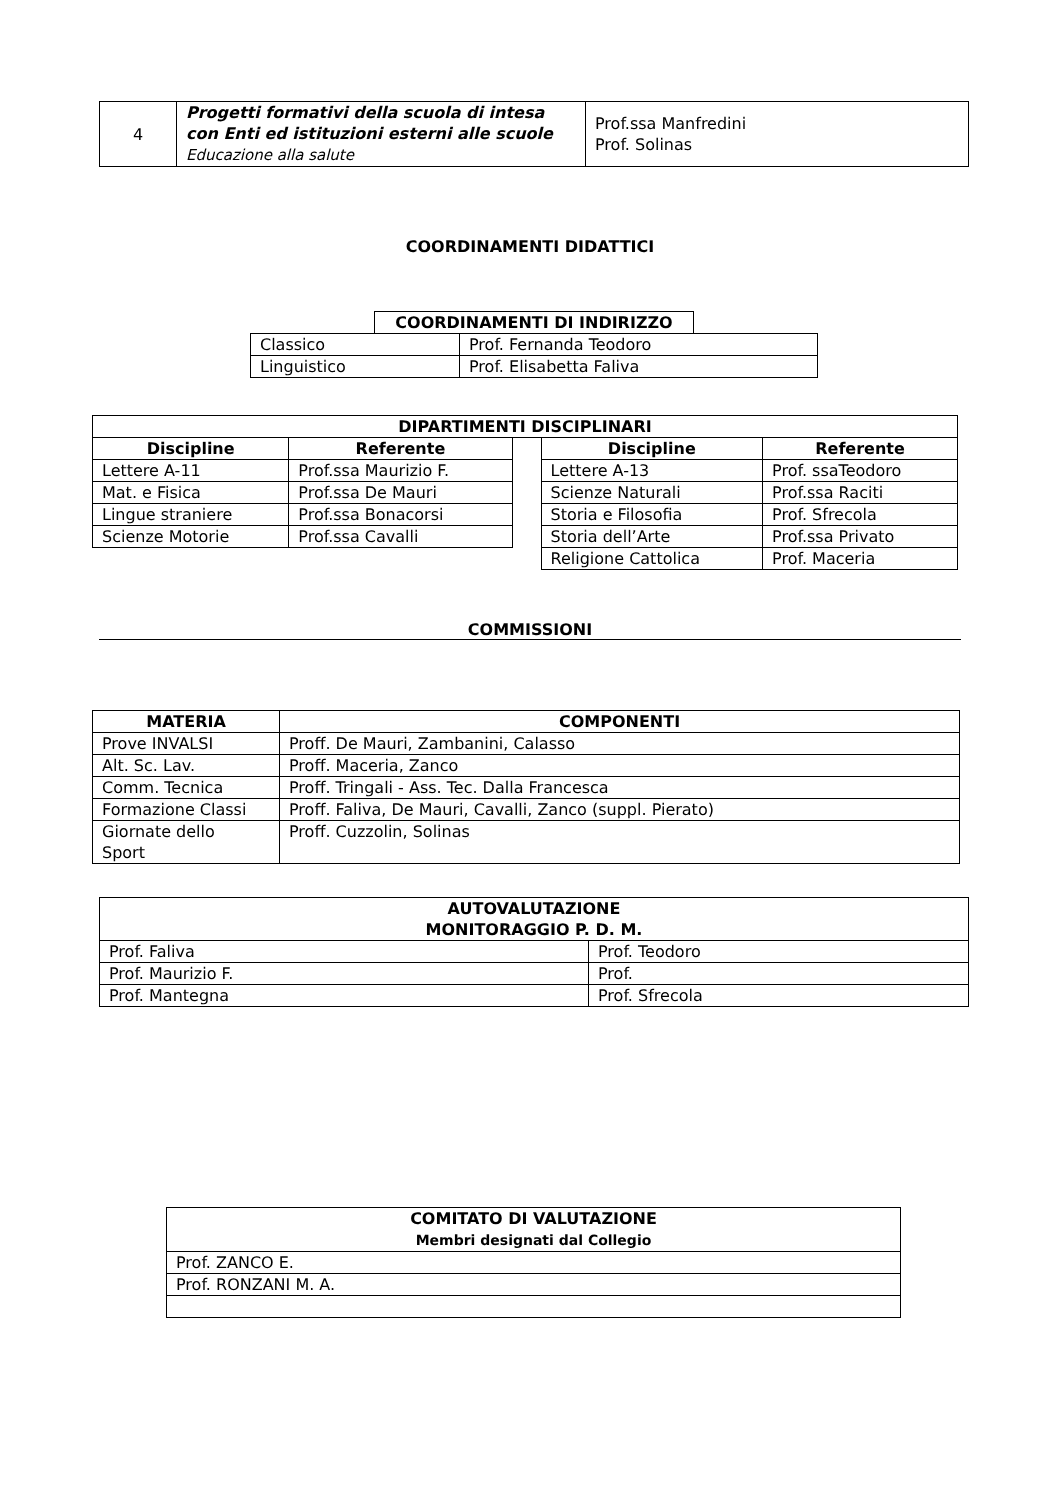| 4 | Progetti formativi della scuola di intesa con Enti ed istituzioni esterni alle scuole Educazione alla salute | Prof.ssa Manfredini Prof. Solinas |
COORDINAMENTI DIDATTICI
| COORDINAMENTI DI INDIRIZZO | |
| --- | --- |
| Classico | Prof. Fernanda Teodoro |
| Linguistico | Prof. Elisabetta Faliva |
| DIPARTIMENTI DISCIPLINARI | | | | |
| --- | --- | --- | --- | --- |
| Discipline | Referente | | Discipline | Referente |
| Lettere A-11 | Prof.ssa Maurizio F. | | Lettere A-13 | Prof. ssaTeodoro |
| Mat. e Fisica | Prof.ssa De Mauri | | Scienze Naturali | Prof.ssa Raciti |
| Lingue straniere | Prof.ssa Bonacorsi | | Storia e Filosofia | Prof. Sfrecola |
| Scienze Motorie | Prof.ssa Cavalli | | Storia dell’Arte | Prof.ssa Privato |
| | | | Religione Cattolica | Prof. Maceria |
COMMISSIONI
| MATERIA | COMPONENTI |
| --- | --- |
| Prove INVALSI | Proff. De Mauri, Zambanini, Calasso |
| Alt. Sc. Lav. | Proff. Maceria, Zanco |
| Comm. Tecnica | Proff. Tringali - Ass. Tec. Dalla Francesca |
| Formazione Classi | Proff. Faliva, De Mauri, Cavalli, Zanco (suppl. Pierato) |
| Giornate dello Sport | Proff. Cuzzolin, Solinas |
| AUTOVALUTAZIONE MONITORAGGIO P. D. M. | |
| --- | --- |
| Prof. Faliva | Prof. Teodoro |
| Prof. Maurizio F. | Prof. |
| Prof. Mantegna | Prof. Sfrecola |
| COMITATO DI VALUTAZIONE Membri designati dal Collegio |
| --- |
| Prof. ZANCO E. |
| Prof. RONZANI M. A. |